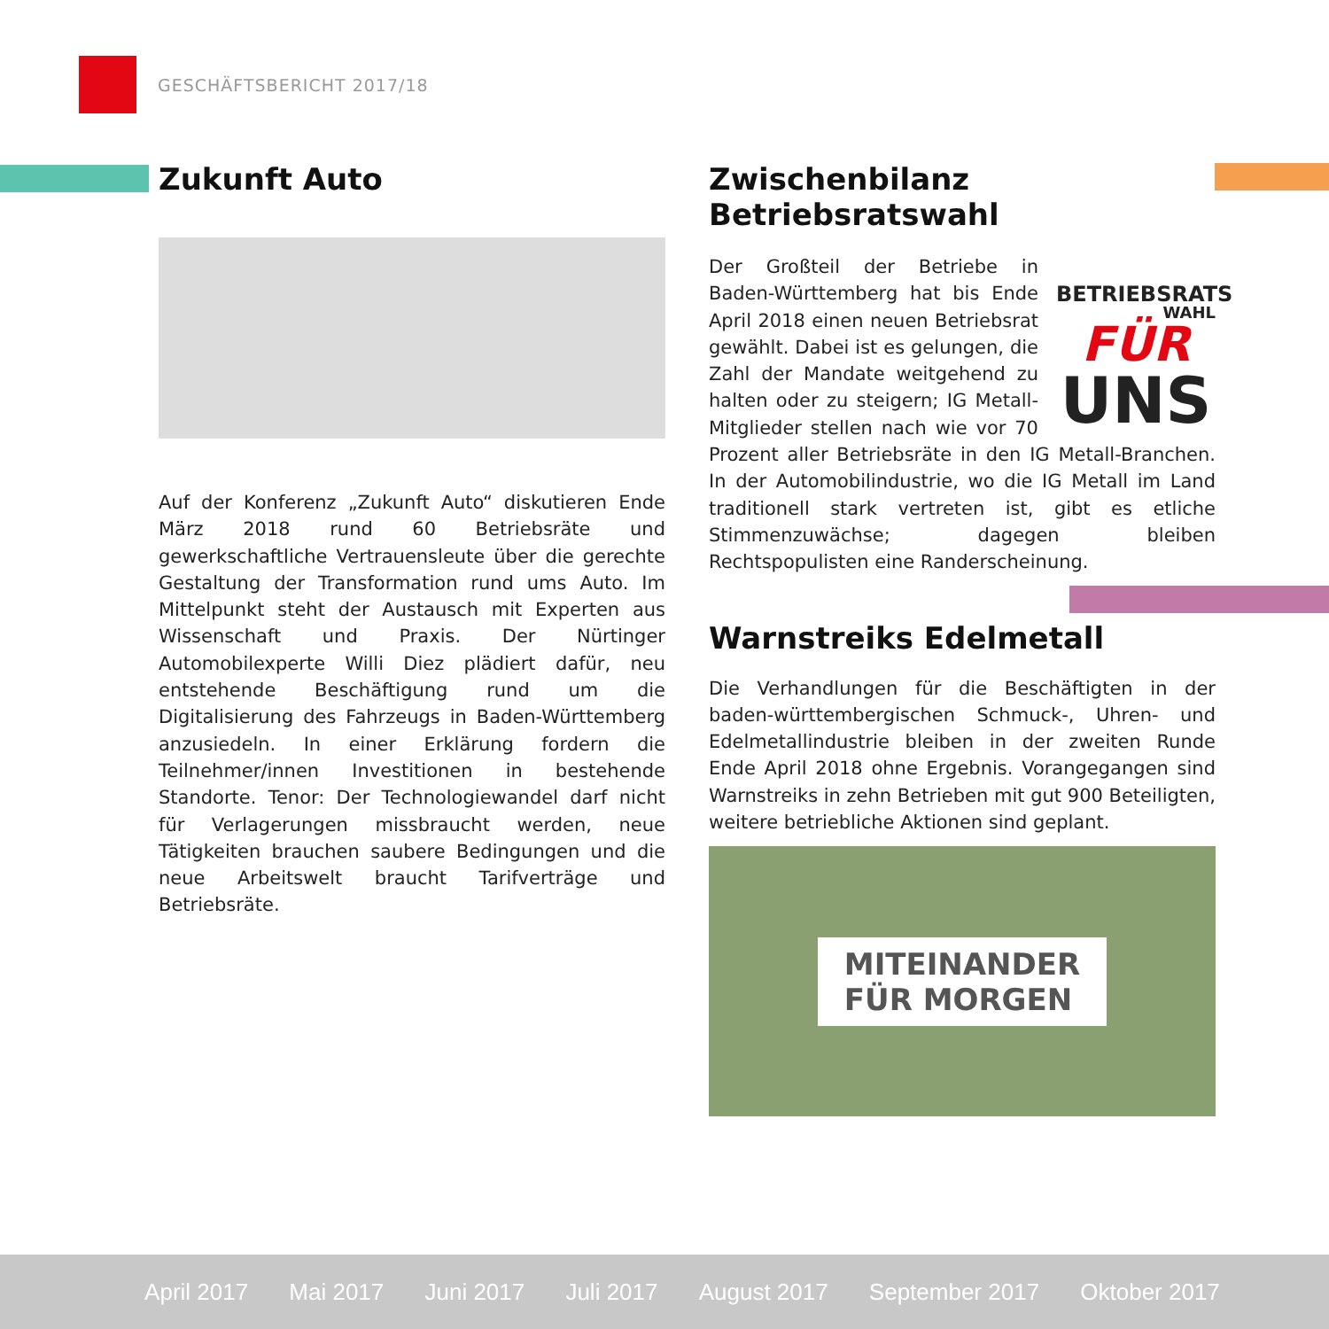GESCHÄFTSBERICHT 2017/18
Zukunft Auto
Auf der Konferenz „Zukunft Auto“ diskutieren Ende März 2018 rund 60 Betriebsräte und gewerkschaftliche Vertrauensleute über die gerechte Gestaltung der Transformation rund ums Auto. Im Mittelpunkt steht der Austausch mit Experten aus Wissenschaft und Praxis. Der Nürtinger Automobilexperte Willi Diez plädiert dafür, neu entstehende Beschäftigung rund um die Digitalisierung des Fahrzeugs in Baden-Württemberg anzusiedeln. In einer Erklärung fordern die Teilnehmer/innen Investitionen in bestehende Standorte. Tenor: Der Technologiewandel darf nicht für Verlagerungen missbraucht werden, neue Tätigkeiten brauchen saubere Bedingungen und die neue Arbeitswelt braucht Tarifverträge und Betriebsräte.
Zwischenbilanz Betriebsratswahl
BETRIEBSRATS
WAHL
FÜR
UNS
Der Großteil der Betriebe in Baden-Württemberg hat bis Ende April 2018 einen neuen Betriebsrat gewählt. Dabei ist es gelungen, die Zahl der Mandate weitgehend zu halten oder zu steigern; IG Metall-Mitglieder stellen nach wie vor 70 Prozent aller Betriebsräte in den IG Metall-Branchen. In der Automobilindustrie, wo die IG Metall im Land traditionell stark vertreten ist, gibt es etliche Stimmenzuwächse; dagegen bleiben Rechtspopulisten eine Randerscheinung.
Warnstreiks Edelmetall
Die Verhandlungen für die Beschäftigten in der baden-württembergischen Schmuck-, Uhren- und Edelmetallindustrie bleiben in der zweiten Runde Ende April 2018 ohne Ergebnis. Vorangegangen sind Warnstreiks in zehn Betrieben mit gut 900 Beteiligten, weitere betriebliche Aktionen sind geplant.
MITEINANDER
FÜR MORGEN
April 2017 Mai 2017 Juni 2017 Juli 2017 August 2017 September 2017 Oktober 2017